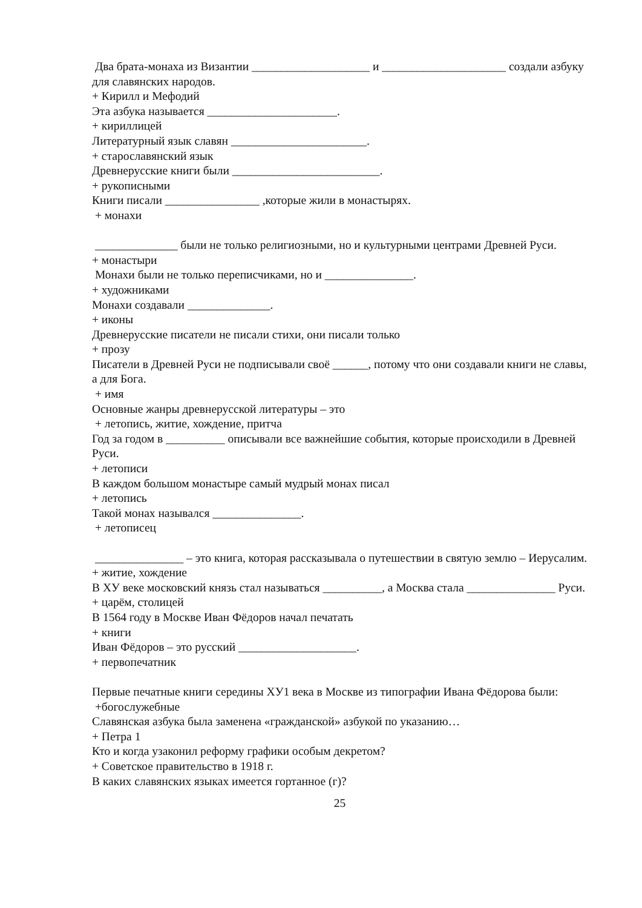Два брата-монаха из Византии ____________________ и _____________________ создали азбуку для славянских народов.
+ Кирилл и Мефодий
Эта азбука называется ______________________.
+ кириллицей
Литературный язык славян _______________________.
+ старославянский язык
Древнерусские книги были _________________________.
+ рукописными
Книги писали ________________ ,которые жили в монастырях.
+ монахи
______________ были не только религиозными, но и культурными центрами Древней Руси.
+ монастыри
Монахи были не только переписчиками, но и _______________.
+ художниками
Монахи создавали ______________.
+ иконы
Древнерусские писатели не писали стихи, они писали только
+ прозу
Писатели в Древней Руси не подписывали своё ______, потому что они создавали книги не славы, а для Бога.
+ имя
Основные жанры древнерусской литературы – это
+ летопись, житие, хождение, притча
Год за годом в __________ описывали все важнейшие события, которые происходили в Древней Руси.
+ летописи
В каждом большом монастыре самый мудрый монах писал
+ летопись
Такой монах назывался _______________.
+ летописец
_______________ – это книга, которая рассказывала о путешествии в святую землю – Иерусалим.
+ житие, хождение
В XУ веке московский князь стал называться __________, а Москва стала _______________ Руси. + царём, столицей
В 1564 году в Москве Иван Фёдоров начал печатать
+ книги
Иван Фёдоров – это русский ____________________.
+ первопечатник
Первые печатные книги середины XУ1 века в Москве из типографии Ивана Фёдорова были:
+богослужебные
Славянская азбука была заменена «гражданской» азбукой по указанию…
+ Петра 1
Кто и когда узаконил реформу графики особым декретом?
+ Советское правительство в 1918 г.
В каких славянских языках имеется гортанное (г)?
25